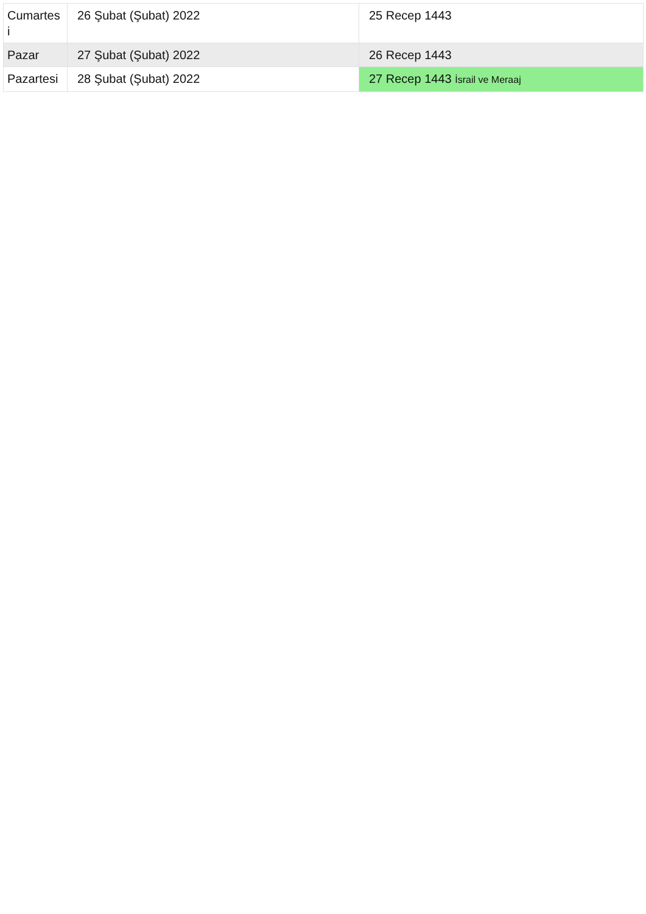| Cumartes i | 26 Şubat (Şubat) 2022 | 25 Recep 1443 |
| Pazar | 27 Şubat (Şubat) 2022 | 26 Recep 1443 |
| Pazartesi | 28 Şubat (Şubat) 2022 | 27 Recep 1443 İsrail ve Meraaj |